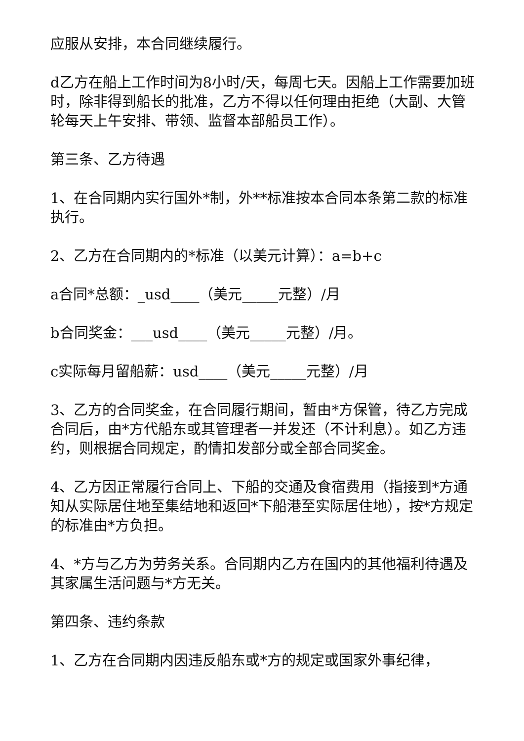应服从安排，本合同继续履行。
d乙方在船上工作时间为8小时/天，每周七天。因船上工作需要加班时，除非得到船长的批准，乙方不得以任何理由拒绝（大副、大管轮每天上午安排、带领、监督本部船员工作）。
第三条、乙方待遇
1、在合同期内实行国外*制，外**标准按本合同本条第二款的标准执行。
2、乙方在合同期内的*标准（以美元计算）：a=b+c
a合同*总额：_usd____（美元_____元整）/月
b合同奖金：___usd____（美元_____元整）/月。
c实际每月留船薪：usd____（美元_____元整）/月
3、乙方的合同奖金，在合同履行期间，暂由*方保管，待乙方完成合同后，由*方代船东或其管理者一并发还（不计利息）。如乙方违约，则根据合同规定，酌情扣发部分或全部合同奖金。
4、乙方因正常履行合同上、下船的交通及食宿费用（指接到*方通知从实际居住地至集结地和返回*下船港至实际居住地），按*方规定的标准由*方负担。
4、*方与乙方为劳务关系。合同期内乙方在国内的其他福利待遇及其家属生活问题与*方无关。
第四条、违约条款
1、乙方在合同期内因违反船东或*方的规定或国家外事纪律，